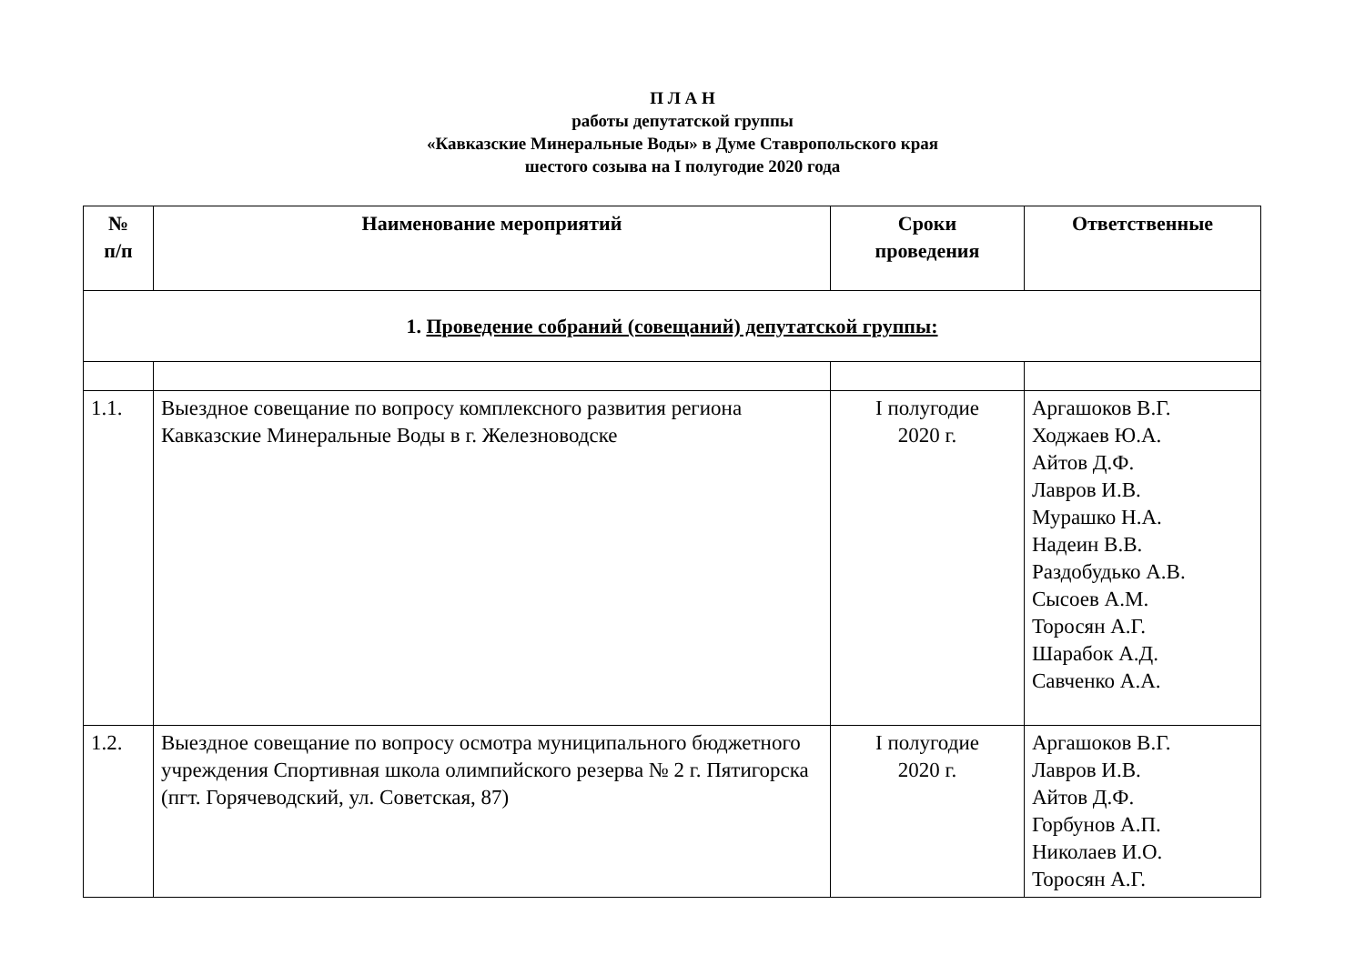П Л А Н
работы депутатской группы
«Кавказские Минеральные Воды» в Думе Ставропольского края
шестого созыва на I полугодие 2020 года
| № п/п | Наименование мероприятий | Сроки проведения | Ответственные |
| --- | --- | --- | --- |
| 1. Проведение собраний (совещаний) депутатской группы: | | | |
| 1.1. | Выездное совещание по вопросу комплексного развития региона Кавказские Минеральные Воды в г. Железноводске | I полугодие 2020 г. | Аргашоков В.Г. Ходжаев Ю.А. Айтов Д.Ф. Лавров И.В. Мурашко Н.А. Надеин В.В. Раздобудько А.В. Сысоев А.М. Торосян А.Г. Шарабок А.Д. Савченко А.А. |
| 1.2. | Выездное совещание по вопросу осмотра муниципального бюджетного учреждения Спортивная школа олимпийского резерва № 2 г. Пятигорска (пгт. Горячеводский, ул. Советская, 87) | I полугодие 2020 г. | Аргашоков В.Г. Лавров И.В. Айтов Д.Ф. Горбунов А.П. Николаев И.О. Торосян А.Г. |